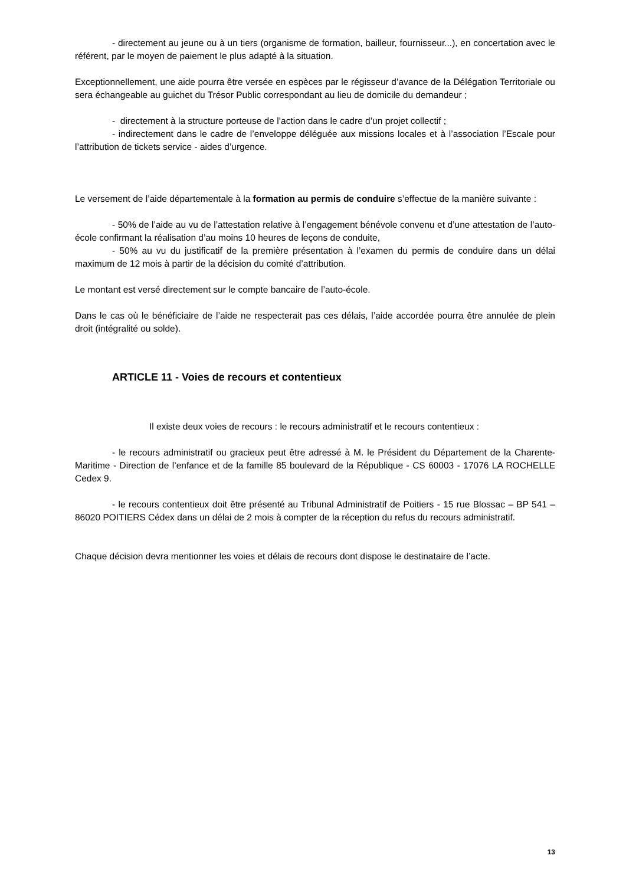- directement au jeune ou à un tiers (organisme de formation, bailleur, fournisseur...), en concertation avec le référent, par le moyen de paiement le plus adapté à la situation.
Exceptionnellement, une aide pourra être versée en espèces par le régisseur d’avance de la Délégation Territoriale ou sera échangeable au guichet du Trésor Public correspondant au lieu de domicile du demandeur ;
- directement à la structure porteuse de l’action dans le cadre d’un projet collectif ;
- indirectement dans le cadre de l’enveloppe déléguée aux missions locales et à l’association l’Escale pour l’attribution de tickets service - aides d’urgence.
Le versement de l’aide départementale à la formation au permis de conduire s’effectue de la manière suivante :
- 50% de l’aide au vu de l’attestation relative à l’engagement bénévole convenu et d’une attestation de l’auto-école confirmant la réalisation d’au moins 10 heures de leçons de conduite,
- 50% au vu du justificatif de la première présentation à l’examen du permis de conduire dans un délai maximum de 12 mois à partir de la décision du comité d’attribution.
Le montant est versé directement sur le compte bancaire de l’auto-école.
Dans le cas où le bénéficiaire de l’aide ne respecterait pas ces délais, l’aide accordée pourra être annulée de plein droit (intégralité ou solde).
ARTICLE 11 - Voies de recours et contentieux
Il existe deux voies de recours : le recours administratif et le recours contentieux :
- le recours administratif ou gracieux peut être adressé à M. le Président du Département de la Charente-Maritime - Direction de l’enfance et de la famille 85 boulevard de la République - CS 60003 - 17076 LA ROCHELLE Cedex 9.
- le recours contentieux doit être présenté au Tribunal Administratif de Poitiers - 15 rue Blossac – BP 541 – 86020 POITIERS Cédex dans un délai de 2 mois à compter de la réception du refus du recours administratif.
Chaque décision devra mentionner les voies et délais de recours dont dispose le destinataire de l’acte.
13